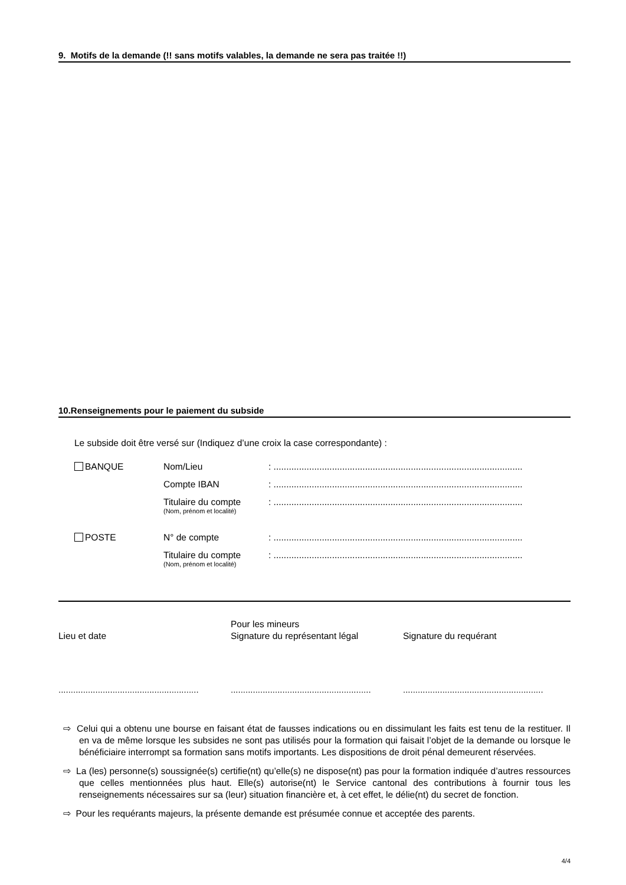9. Motifs de la demande (!! sans motifs valables, la demande ne sera pas traitée !!)
10.Renseignements pour le paiement du subside
Le subside doit être versé sur (Indiquez d’une croix la case correspondante) :
BANQUE Nom/Lieu : ..................................................................................................
Compte IBAN : ..................................................................................................
Titulaire du compte
(Nom, prénom et localité)
: ..................................................................................................
POSTE N° de compte : ..................................................................................................
Titulaire du compte
(Nom, prénom et localité)
: ..................................................................................................
Lieu et date
Pour les mineurs
Signature du représentant légal
Signature du requérant
.........................................................
.........................................................
.........................................................
⇨ Celui qui a obtenu une bourse en faisant état de fausses indications ou en dissimulant les faits est tenu de la restituer. Il en va de même lorsque les subsides ne sont pas utilisés pour la formation qui faisait l’objet de la demande ou lorsque le bénéficiaire interrompt sa formation sans motifs importants. Les dispositions de droit pénal demeurent réservées.
⇨ La (les) personne(s) soussignée(s) certifie(nt) qu’elle(s) ne dispose(nt) pas pour la formation indiquée d’autres ressources que celles mentionnées plus haut. Elle(s) autorise(nt) le Service cantonal des contributions à fournir tous les renseignements nécessaires sur sa (leur) situation financière et, à cet effet, le délie(nt) du secret de fonction.
⇨ Pour les requérants majeurs, la présente demande est présumée connue et acceptée des parents.
4/4